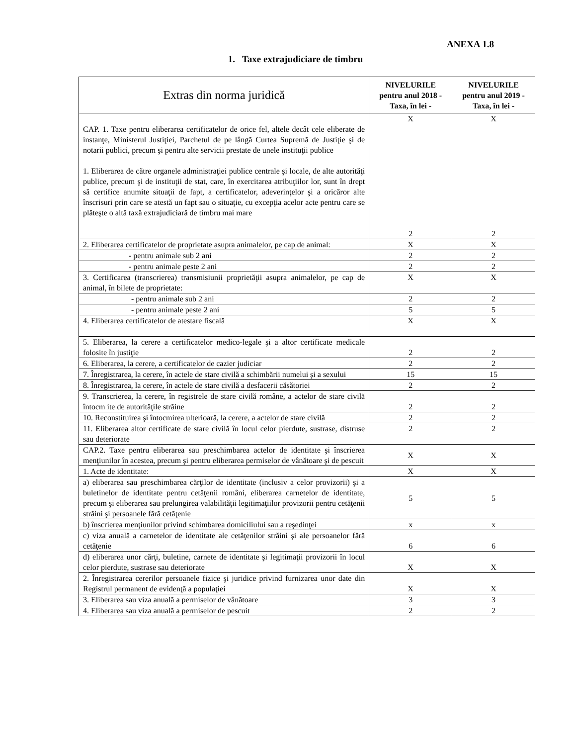ANEXA 1.8
1. Taxe extrajudiciare de timbru
| Extras din norma juridică | NIVELURILE pentru anul 2018 -Taxa, în lei - | NIVELURILE pentru anul 2019 -Taxa, în lei - |
| --- | --- | --- |
| CAP. 1. Taxe pentru eliberarea certificatelor de orice fel, altele decât cele eliberate de instanţe, Ministerul Justiţiei, Parchetul de pe lângă Curtea Supremă de Justiţie şi de notarii publici, precum şi pentru alte servicii prestate de unele instituţii publice 1. Eliberarea de către organele administraţiei publice centrale şi locale, de alte autorităţi publice, precum şi de instituţii de stat, care, în exercitarea atribuţiilor lor, sunt în drept să certifice anumite situaţii de fapt, a certificatelor, adeverinţelor şi a oricăror alte înscrisuri prin care se atestă un fapt sau o situaţie, cu excepţia acelor acte pentru care se plăteşte o altă taxă extrajudiciară de timbru mai mare | X 2 | X 2 |
| 2. Eliberarea certificatelor de proprietate asupra animalelor, pe cap de animal: | X | X |
| - pentru animale sub 2 ani | 2 | 2 |
| - pentru animale peste 2 ani | 2 | 2 |
| 3. Certificarea (transcrierea) transmisiunii proprietăţii asupra animalelor, pe cap de animal, în bilete de proprietate: | X | X |
| - pentru animale sub 2 ani | 2 | 2 |
| - pentru animale peste 2 ani | 5 | 5 |
| 4. Eliberarea certificatelor de atestare fiscală | X | X |
| 5. Eliberarea, la cerere a certificatelor medico-legale şi a altor certificate medicale folosite în justiţie | 2 | 2 |
| 6. Eliberarea, la cerere, a certificatelor de cazier judiciar | 2 | 2 |
| 7. Înregistrarea, la cerere, în actele de stare civilă a schimbării numelui şi a sexului | 15 | 15 |
| 8. Înregistrarea, la cerere, în actele de stare civilă a desfacerii căsătoriei | 2 | 2 |
| 9. Transcrierea, la cerere, în registrele de stare civilă române, a actelor de stare civilă întocm ite de autorităţile străine | 2 | 2 |
| 10. Reconstituirea şi întocmirea ulterioară, la cerere, a actelor de stare civilă | 2 | 2 |
| 11. Eliberarea altor certificate de stare civilă în locul celor pierdute, sustrase, distruse sau deteriorate | 2 | 2 |
| CAP.2. Taxe pentru eliberarea sau preschimbarea actelor de identitate şi înscrierea menţiunilor în acestea, precum şi pentru eliberarea permiselor de vânătoare şi de pescuit | X | X |
| 1. Acte de identitate: | X | X |
| a) eliberarea sau preschimbarea cărţilor de identitate (inclusiv a celor provizorii) şi a buletinelor de identitate pentru cetăţenii români, eliberarea carnetelor de identitate, precum şi eliberarea sau prelungirea valabilităţii legitimaţiilor provizorii pentru cetăţenii străini şi persoanele fără cetăţenie | 5 | 5 |
| b) înscrierea menţiunilor privind schimbarea domiciliului sau a reşedinţei | x | x |
| c) viza anuală a carnetelor de identitate ale cetăţenilor străini şi ale persoanelor fără cetăţenie | 6 | 6 |
| d) eliberarea unor cărţi, buletine, carnete de identitate şi legitimaţii provizorii în locul celor pierdute, sustrase sau deteriorate | X | X |
| 2. Înregistrarea cererilor persoanele fizice şi juridice privind furnizarea unor date din Registrul permanent de evidenţă a populaţiei | X | X |
| 3. Eliberarea sau viza anuală a permiselor de vânătoare | 3 | 3 |
| 4. Eliberarea sau viza anuală a permiselor de pescuit | 2 | 2 |